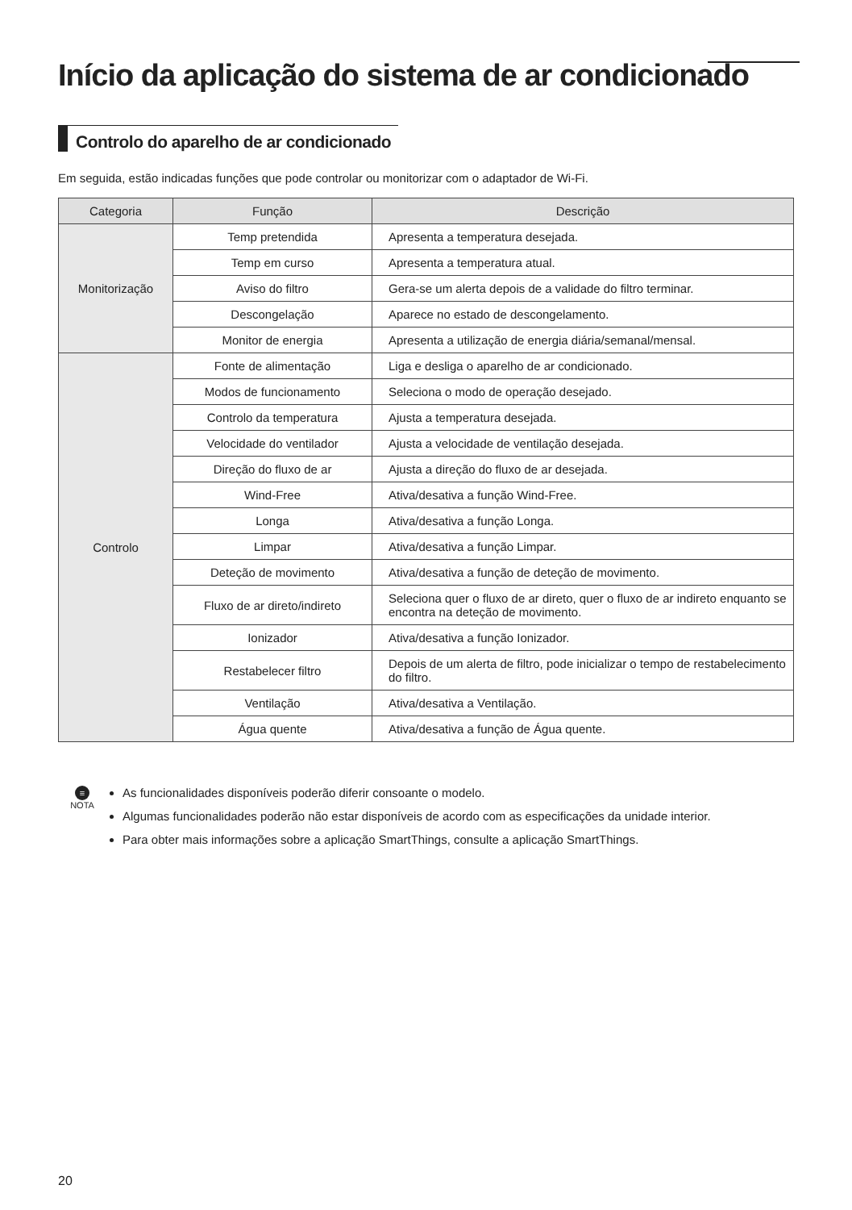Início da aplicação do sistema de ar condicionado
Controlo do aparelho de ar condicionado
Em seguida, estão indicadas funções que pode controlar ou monitorizar com o adaptador de Wi-Fi.
| Categoria | Função | Descrição |
| --- | --- | --- |
| Monitorização | Temp pretendida | Apresenta a temperatura desejada. |
| | Temp em curso | Apresenta a temperatura atual. |
| | Aviso do filtro | Gera-se um alerta depois de a validade do filtro terminar. |
| | Descongelação | Aparece no estado de descongelamento. |
| | Monitor de energia | Apresenta a utilização de energia diária/semanal/mensal. |
| Controlo | Fonte de alimentação | Liga e desliga o aparelho de ar condicionado. |
| | Modos de funcionamento | Seleciona o modo de operação desejado. |
| | Controlo da temperatura | Ajusta a temperatura desejada. |
| | Velocidade do ventilador | Ajusta a velocidade de ventilação desejada. |
| | Direção do fluxo de ar | Ajusta a direção do fluxo de ar desejada. |
| | Wind-Free | Ativa/desativa a função Wind-Free. |
| | Longa | Ativa/desativa a função Longa. |
| | Limpar | Ativa/desativa a função Limpar. |
| | Deteção de movimento | Ativa/desativa a função de deteção de movimento. |
| | Fluxo de ar direto/indireto | Seleciona quer o fluxo de ar direto, quer o fluxo de ar indireto enquanto se encontra na deteção de movimento. |
| | Ionizador | Ativa/desativa a função Ionizador. |
| | Restabelecer filtro | Depois de um alerta de filtro, pode inicializar o tempo de restabelecimento do filtro. |
| | Ventilação | Ativa/desativa a Ventilação. |
| | Água quente | Ativa/desativa a função de Água quente. |
≡
NOTA
As funcionalidades disponíveis poderão diferir consoante o modelo.
Algumas funcionalidades poderão não estar disponíveis de acordo com as especificações da unidade interior.
Para obter mais informações sobre a aplicação SmartThings, consulte a aplicação SmartThings.
20